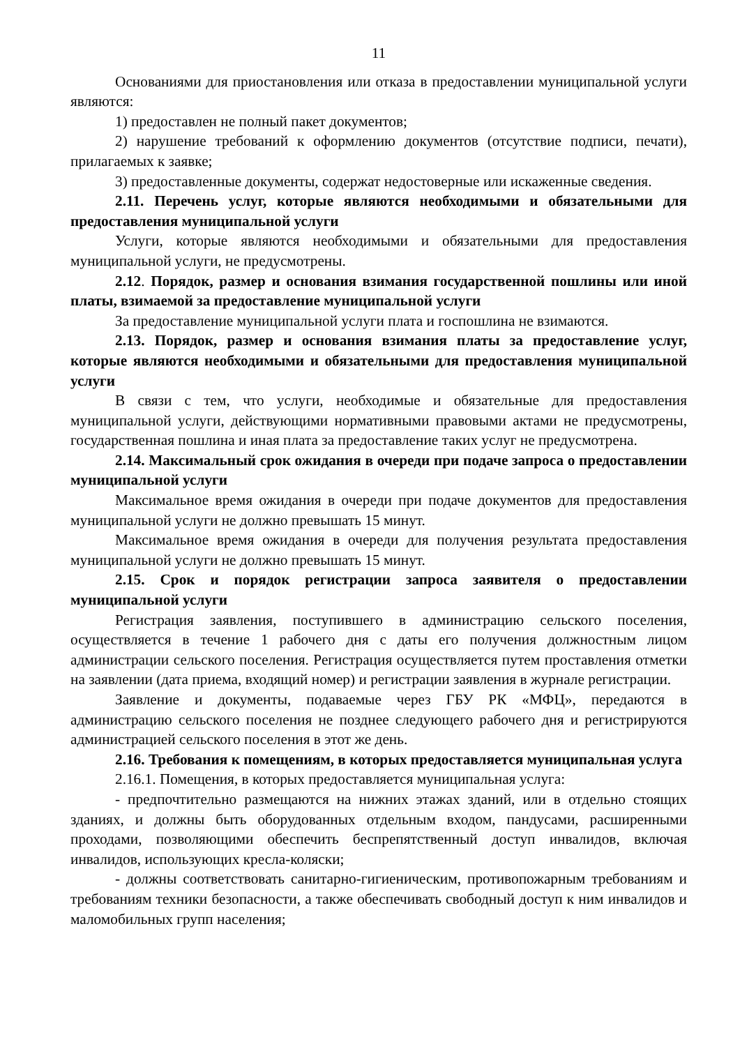11
Основаниями для приостановления или отказа в предоставлении муниципальной услуги являются:
1) предоставлен не полный пакет документов;
2) нарушение требований к оформлению документов (отсутствие подписи, печати), прилагаемых к заявке;
3) предоставленные документы, содержат недостоверные или искаженные сведения.
2.11. Перечень услуг, которые являются необходимыми и обязательными для предоставления муниципальной услуги
Услуги, которые являются необходимыми и обязательными для предоставления муниципальной услуги, не предусмотрены.
2.12. Порядок, размер и основания взимания государственной пошлины или иной платы, взимаемой за предоставление муниципальной услуги
За предоставление муниципальной услуги плата и госпошлина не взимаются.
2.13. Порядок, размер и основания взимания платы за предоставление услуг, которые являются необходимыми и обязательными для предоставления муниципальной услуги
В связи с тем, что услуги, необходимые и обязательные для предоставления муниципальной услуги, действующими нормативными правовыми актами не предусмотрены, государственная пошлина и иная плата за предоставление таких услуг не предусмотрена.
2.14. Максимальный срок ожидания в очереди при подаче запроса о предоставлении муниципальной услуги
Максимальное время ожидания в очереди при подаче документов для предоставления муниципальной услуги не должно превышать 15 минут.
Максимальное время ожидания в очереди для получения результата предоставления муниципальной услуги не должно превышать 15 минут.
2.15. Срок и порядок регистрации запроса заявителя о предоставлении муниципальной услуги
Регистрация заявления, поступившего в администрацию сельского поселения, осуществляется в течение 1 рабочего дня с даты его получения должностным лицом администрации сельского поселения. Регистрация осуществляется путем проставления отметки на заявлении (дата приема, входящий номер) и регистрации заявления в журнале регистрации.
Заявление и документы, подаваемые через ГБУ РК «МФЦ», передаются в администрацию сельского поселения не позднее следующего рабочего дня и регистрируются администрацией сельского поселения в этот же день.
2.16. Требования к помещениям, в которых предоставляется муниципальная услуга
2.16.1. Помещения, в которых предоставляется муниципальная услуга:
- предпочтительно размещаются на нижних этажах зданий, или в отдельно стоящих зданиях, и должны быть оборудованных отдельным входом, пандусами, расширенными проходами, позволяющими обеспечить беспрепятственный доступ инвалидов, включая инвалидов, использующих кресла-коляски;
- должны соответствовать санитарно-гигиеническим, противопожарным требованиям и требованиям техники безопасности, а также обеспечивать свободный доступ к ним инвалидов и маломобильных групп населения;